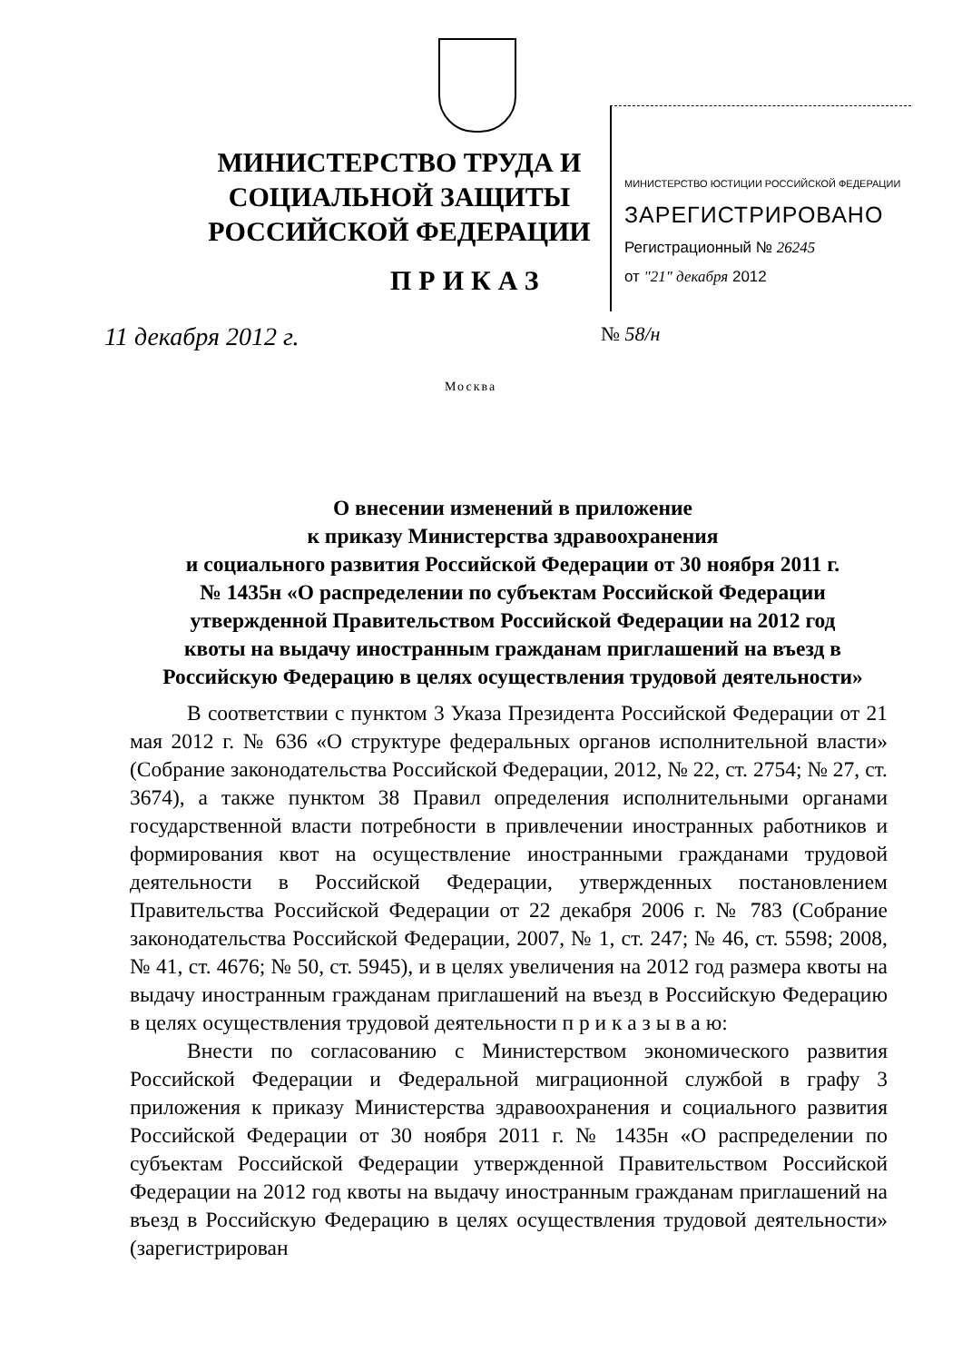МИНИСТЕРСТВО ТРУДА И СОЦИАЛЬНОЙ ЗАЩИТЫ РОССИЙСКОЙ ФЕДЕРАЦИИ
МИНИСТЕРСТВО ЮСТИЦИИ РОССИЙСКОЙ ФЕДЕРАЦИИ
ЗАРЕГИСТРИРОВАНО
Регистрационный № 26245
от "21" декабря 2012
ПРИКАЗ
11 декабря 2012 г. № 58/н
Москва
О внесении изменений в приложение
к приказу Министерства здравоохранения
и социального развития Российской Федерации от 30 ноября 2011 г.
№ 1435н «О распределении по субъектам Российской Федерации
утвержденной Правительством Российской Федерации на 2012 год
квоты на выдачу иностранным гражданам приглашений на въезд в
Российскую Федерацию в целях осуществления трудовой деятельности»
В соответствии с пунктом 3 Указа Президента Российской Федерации от 21 мая 2012 г. № 636 «О структуре федеральных органов исполнительной власти» (Собрание законодательства Российской Федерации, 2012, № 22, ст. 2754; № 27, ст. 3674), а также пунктом 38 Правил определения исполнительными органами государственной власти потребности в привлечении иностранных работников и формирования квот на осуществление иностранными гражданами трудовой деятельности в Российской Федерации, утвержденных постановлением Правительства Российской Федерации от 22 декабря 2006 г. № 783 (Собрание законодательства Российской Федерации, 2007, № 1, ст. 247; № 46, ст. 5598; 2008, № 41, ст. 4676; № 50, ст. 5945), и в целях увеличения на 2012 год размера квоты на выдачу иностранным гражданам приглашений на въезд в Российскую Федерацию в целях осуществления трудовой деятельности п р и к а з ы в а ю:
Внести по согласованию с Министерством экономического развития Российской Федерации и Федеральной миграционной службой в графу 3 приложения к приказу Министерства здравоохранения и социального развития Российской Федерации от 30 ноября 2011 г. № 1435н «О распределении по субъектам Российской Федерации утвержденной Правительством Российской Федерации на 2012 год квоты на выдачу иностранным гражданам приглашений на въезд в Российскую Федерацию в целях осуществления трудовой деятельности» (зарегистрирован